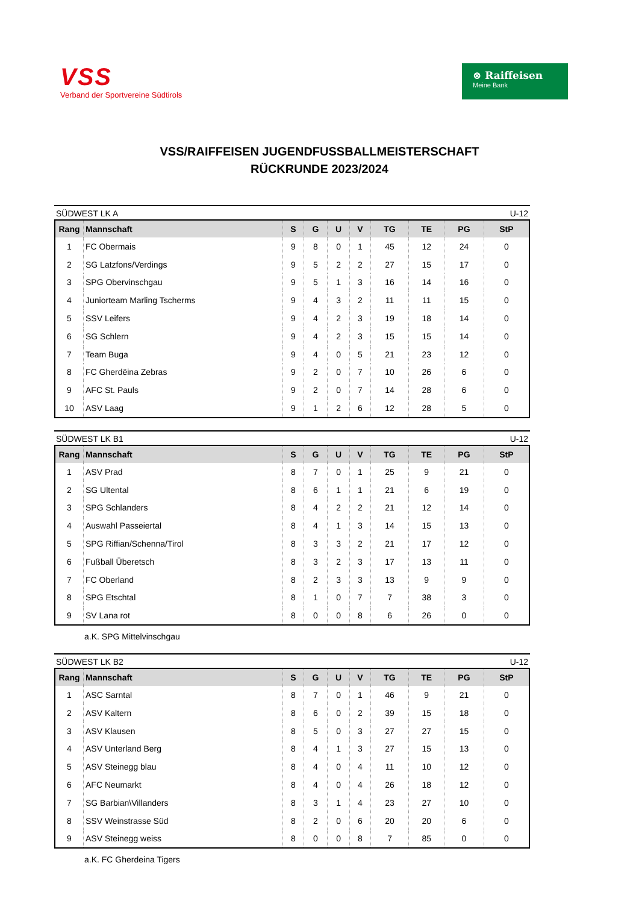VSS
Verband der Sportvereine Südtirols
⊗ Raiffeisen
Meine Bank
VSS/RAIFFEISEN JUGENDFUSSBALLMEISTERSCHAFT
RÜCKRUNDE 2023/2024
SÜDWEST LK A U-12
| Rang | Mannschaft | S | G | U | V | TG | TE | PG | StP |
| --- | --- | --- | --- | --- | --- | --- | --- | --- | --- |
| 1 | FC Obermais | 9 | 8 | 0 | 1 | 45 | 12 | 24 | 0 |
| 2 | SG Latzfons/Verdings | 9 | 5 | 2 | 2 | 27 | 15 | 17 | 0 |
| 3 | SPG Obervinschgau | 9 | 5 | 1 | 3 | 16 | 14 | 16 | 0 |
| 4 | Juniorteam Marling Tscherms | 9 | 4 | 3 | 2 | 11 | 11 | 15 | 0 |
| 5 | SSV Leifers | 9 | 4 | 2 | 3 | 19 | 18 | 14 | 0 |
| 6 | SG Schlern | 9 | 4 | 2 | 3 | 15 | 15 | 14 | 0 |
| 7 | Team Buga | 9 | 4 | 0 | 5 | 21 | 23 | 12 | 0 |
| 8 | FC Gherdëina Zebras | 9 | 2 | 0 | 7 | 10 | 26 | 6 | 0 |
| 9 | AFC St. Pauls | 9 | 2 | 0 | 7 | 14 | 28 | 6 | 0 |
| 10 | ASV Laag | 9 | 1 | 2 | 6 | 12 | 28 | 5 | 0 |
SÜDWEST LK B1 U-12
| Rang | Mannschaft | S | G | U | V | TG | TE | PG | StP |
| --- | --- | --- | --- | --- | --- | --- | --- | --- | --- |
| 1 | ASV Prad | 8 | 7 | 0 | 1 | 25 | 9 | 21 | 0 |
| 2 | SG Ultental | 8 | 6 | 1 | 1 | 21 | 6 | 19 | 0 |
| 3 | SPG Schlanders | 8 | 4 | 2 | 2 | 21 | 12 | 14 | 0 |
| 4 | Auswahl Passeiertal | 8 | 4 | 1 | 3 | 14 | 15 | 13 | 0 |
| 5 | SPG Riffian/Schenna/Tirol | 8 | 3 | 3 | 2 | 21 | 17 | 12 | 0 |
| 6 | Fußball Überetsch | 8 | 3 | 2 | 3 | 17 | 13 | 11 | 0 |
| 7 | FC Oberland | 8 | 2 | 3 | 3 | 13 | 9 | 9 | 0 |
| 8 | SPG Etschtal | 8 | 1 | 0 | 7 | 7 | 38 | 3 | 0 |
| 9 | SV Lana rot | 8 | 0 | 0 | 8 | 6 | 26 | 0 | 0 |
a.K. SPG Mittelvinschgau
SÜDWEST LK B2 U-12
| Rang | Mannschaft | S | G | U | V | TG | TE | PG | StP |
| --- | --- | --- | --- | --- | --- | --- | --- | --- | --- |
| 1 | ASC Sarntal | 8 | 7 | 0 | 1 | 46 | 9 | 21 | 0 |
| 2 | ASV Kaltern | 8 | 6 | 0 | 2 | 39 | 15 | 18 | 0 |
| 3 | ASV Klausen | 8 | 5 | 0 | 3 | 27 | 27 | 15 | 0 |
| 4 | ASV Unterland Berg | 8 | 4 | 1 | 3 | 27 | 15 | 13 | 0 |
| 5 | ASV Steinegg blau | 8 | 4 | 0 | 4 | 11 | 10 | 12 | 0 |
| 6 | AFC Neumarkt | 8 | 4 | 0 | 4 | 26 | 18 | 12 | 0 |
| 7 | SG Barbian\Villanders | 8 | 3 | 1 | 4 | 23 | 27 | 10 | 0 |
| 8 | SSV Weinstrasse Süd | 8 | 2 | 0 | 6 | 20 | 20 | 6 | 0 |
| 9 | ASV Steinegg weiss | 8 | 0 | 0 | 8 | 7 | 85 | 0 | 0 |
a.K. FC Gherdeina Tigers